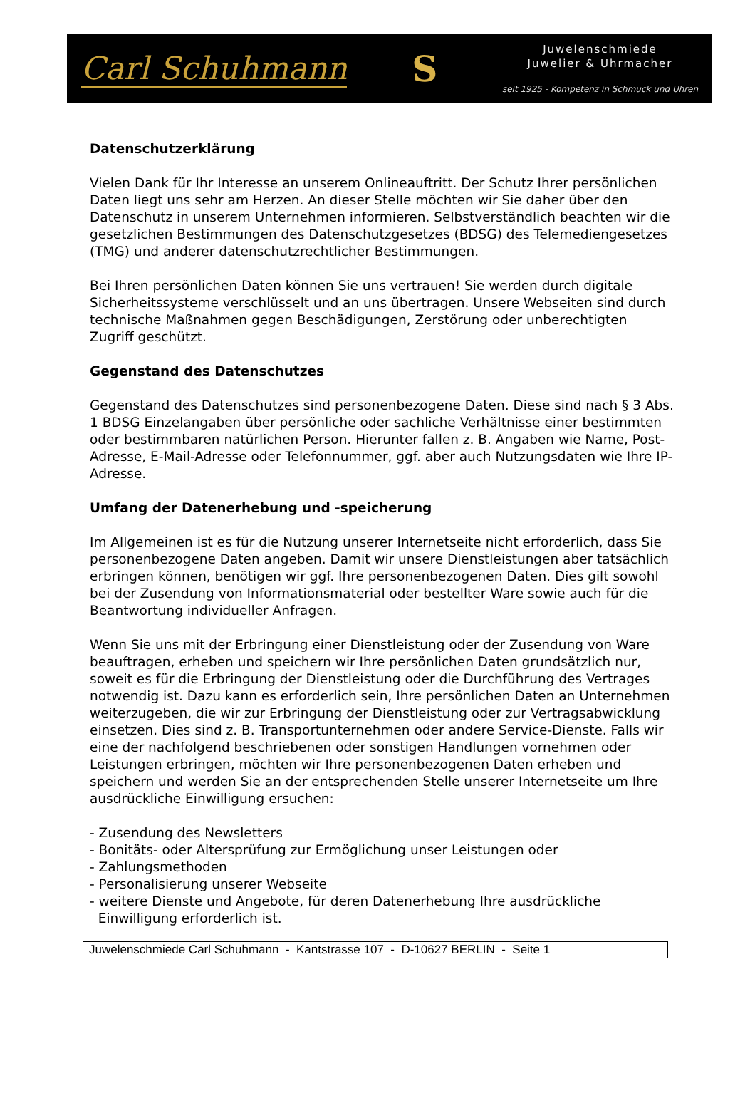Carl Schuhmann S
Juwelenschmiede
Juwelier & Uhrmacher
seit 1925 - Kompetenz in Schmuck und Uhren
Datenschutzerklärung
Vielen Dank für Ihr Interesse an unserem Onlineauftritt. Der Schutz Ihrer persönlichen Daten liegt uns sehr am Herzen. An dieser Stelle möchten wir Sie daher über den Datenschutz in unserem Unternehmen informieren. Selbstverständlich beachten wir die gesetzlichen Bestimmungen des Datenschutzgesetzes (BDSG) des Telemediengesetzes (TMG) und anderer datenschutzrechtlicher Bestimmungen.
Bei Ihren persönlichen Daten können Sie uns vertrauen! Sie werden durch digitale Sicherheitssysteme verschlüsselt und an uns übertragen. Unsere Webseiten sind durch technische Maßnahmen gegen Beschädigungen, Zerstörung oder unberechtigten Zugriff geschützt.
Gegenstand des Datenschutzes
Gegenstand des Datenschutzes sind personenbezogene Daten. Diese sind nach § 3 Abs. 1 BDSG Einzelangaben über persönliche oder sachliche Verhältnisse einer bestimmten oder bestimmbaren natürlichen Person. Hierunter fallen z. B. Angaben wie Name, Post-Adresse, E-Mail-Adresse oder Telefonnummer, ggf. aber auch Nutzungsdaten wie Ihre IP-Adresse.
Umfang der Datenerhebung und -speicherung
Im Allgemeinen ist es für die Nutzung unserer Internetseite nicht erforderlich, dass Sie personenbezogene Daten angeben. Damit wir unsere Dienstleistungen aber tatsächlich erbringen können, benötigen wir ggf. Ihre personenbezogenen Daten. Dies gilt sowohl bei der Zusendung von Informationsmaterial oder bestellter Ware sowie auch für die Beantwortung individueller Anfragen.
Wenn Sie uns mit der Erbringung einer Dienstleistung oder der Zusendung von Ware beauftragen, erheben und speichern wir Ihre persönlichen Daten grundsätzlich nur, soweit es für die Erbringung der Dienstleistung oder die Durchführung des Vertrages notwendig ist. Dazu kann es erforderlich sein, Ihre persönlichen Daten an Unternehmen weiterzugeben, die wir zur Erbringung der Dienstleistung oder zur Vertragsabwicklung einsetzen. Dies sind z. B. Transportunternehmen oder andere Service-Dienste. Falls wir eine der nachfolgend beschriebenen oder sonstigen Handlungen vornehmen oder Leistungen erbringen, möchten wir Ihre personenbezogenen Daten erheben und speichern und werden Sie an der entsprechenden Stelle unserer Internetseite um Ihre ausdrückliche Einwilligung ersuchen:
- Zusendung des Newsletters
- Bonitäts- oder Altersprüfung zur Ermöglichung unser Leistungen oder
- Zahlungsmethoden
- Personalisierung unserer Webseite
- weitere Dienste und Angebote, für deren Datenerhebung Ihre ausdrückliche
Einwilligung erforderlich ist.
Juwelenschmiede Carl Schuhmann - Kantstrasse 107 - D-10627 BERLIN - Seite 1